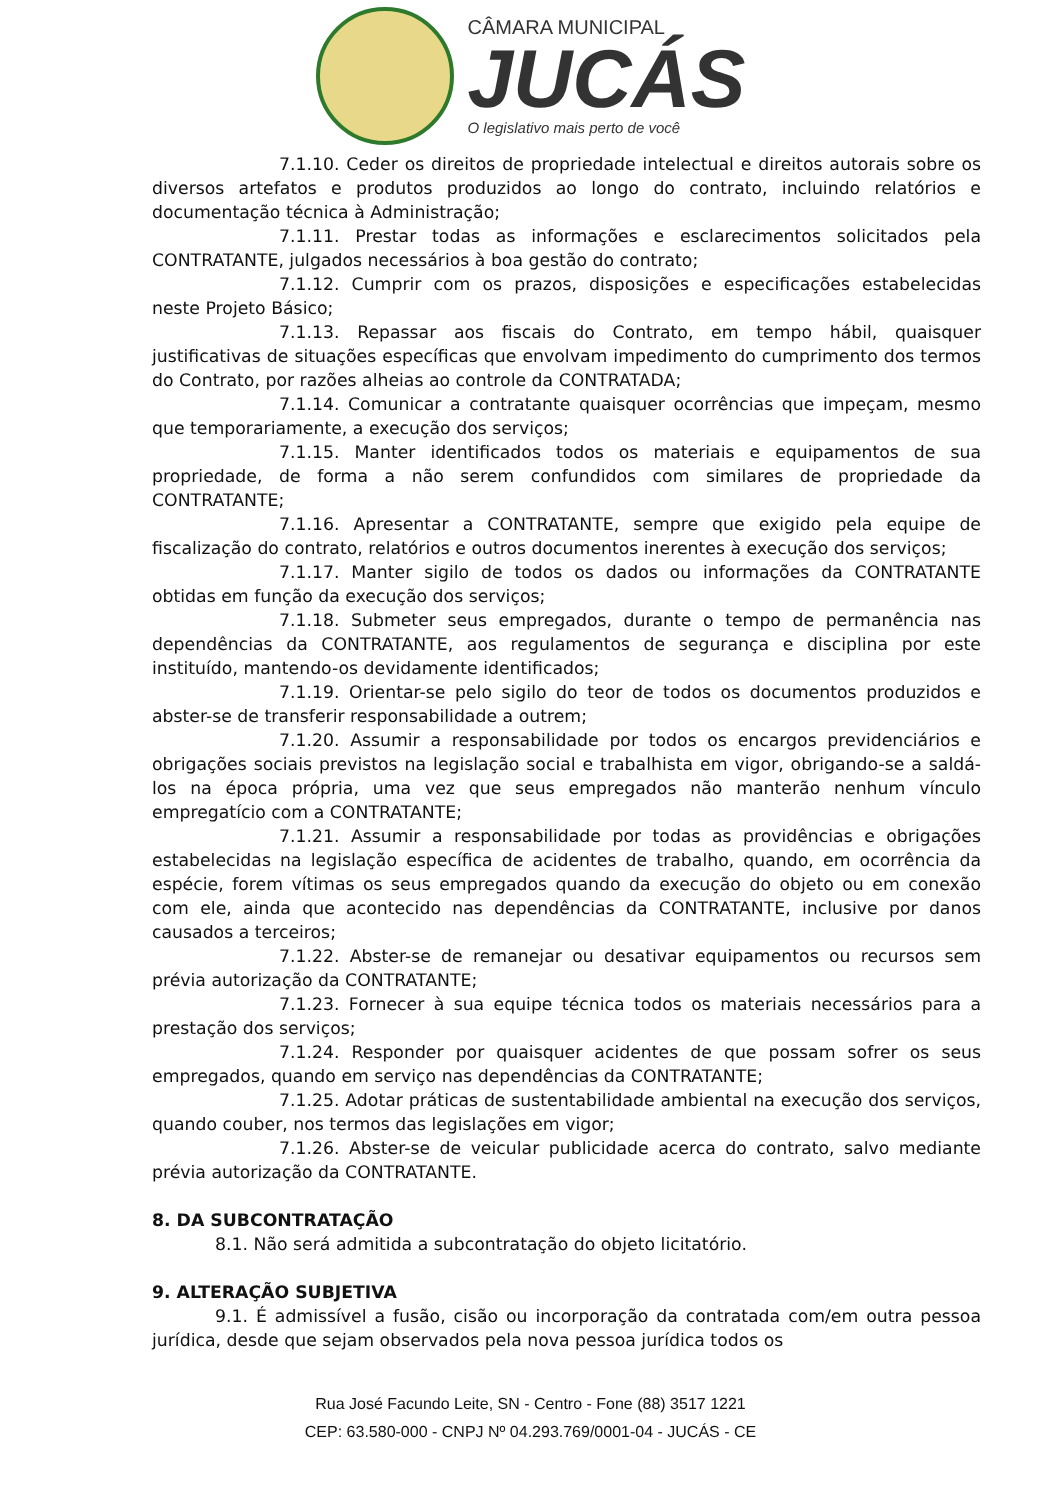CÂMARA MUNICIPAL
JUCÁS
O legislativo mais perto de você
7.1.10. Ceder os direitos de propriedade intelectual e direitos autorais sobre os diversos artefatos e produtos produzidos ao longo do contrato, incluindo relatórios e documentação técnica à Administração;
7.1.11. Prestar todas as informações e esclarecimentos solicitados pela CONTRATANTE, julgados necessários à boa gestão do contrato;
7.1.12. Cumprir com os prazos, disposições e especificações estabelecidas neste Projeto Básico;
7.1.13. Repassar aos fiscais do Contrato, em tempo hábil, quaisquer justificativas de situações específicas que envolvam impedimento do cumprimento dos termos do Contrato, por razões alheias ao controle da CONTRATADA;
7.1.14. Comunicar a contratante quaisquer ocorrências que impeçam, mesmo que temporariamente, a execução dos serviços;
7.1.15. Manter identificados todos os materiais e equipamentos de sua propriedade, de forma a não serem confundidos com similares de propriedade da CONTRATANTE;
7.1.16. Apresentar a CONTRATANTE, sempre que exigido pela equipe de fiscalização do contrato, relatórios e outros documentos inerentes à execução dos serviços;
7.1.17. Manter sigilo de todos os dados ou informações da CONTRATANTE obtidas em função da execução dos serviços;
7.1.18. Submeter seus empregados, durante o tempo de permanência nas dependências da CONTRATANTE, aos regulamentos de segurança e disciplina por este instituído, mantendo-os devidamente identificados;
7.1.19. Orientar-se pelo sigilo do teor de todos os documentos produzidos e abster-se de transferir responsabilidade a outrem;
7.1.20. Assumir a responsabilidade por todos os encargos previdenciários e obrigações sociais previstos na legislação social e trabalhista em vigor, obrigando-se a saldá-los na época própria, uma vez que seus empregados não manterão nenhum vínculo empregatício com a CONTRATANTE;
7.1.21. Assumir a responsabilidade por todas as providências e obrigações estabelecidas na legislação específica de acidentes de trabalho, quando, em ocorrência da espécie, forem vítimas os seus empregados quando da execução do objeto ou em conexão com ele, ainda que acontecido nas dependências da CONTRATANTE, inclusive por danos causados a terceiros;
7.1.22. Abster-se de remanejar ou desativar equipamentos ou recursos sem prévia autorização da CONTRATANTE;
7.1.23. Fornecer à sua equipe técnica todos os materiais necessários para a prestação dos serviços;
7.1.24. Responder por quaisquer acidentes de que possam sofrer os seus empregados, quando em serviço nas dependências da CONTRATANTE;
7.1.25. Adotar práticas de sustentabilidade ambiental na execução dos serviços, quando couber, nos termos das legislações em vigor;
7.1.26. Abster-se de veicular publicidade acerca do contrato, salvo mediante prévia autorização da CONTRATANTE.
8. DA SUBCONTRATAÇÃO
8.1. Não será admitida a subcontratação do objeto licitatório.
9. ALTERAÇÃO SUBJETIVA
9.1. É admissível a fusão, cisão ou incorporação da contratada com/em outra pessoa jurídica, desde que sejam observados pela nova pessoa jurídica todos os
Rua José Facundo Leite, SN - Centro - Fone (88) 3517 1221
CEP: 63.580-000 - CNPJ Nº 04.293.769/0001-04 - JUCÁS - CE